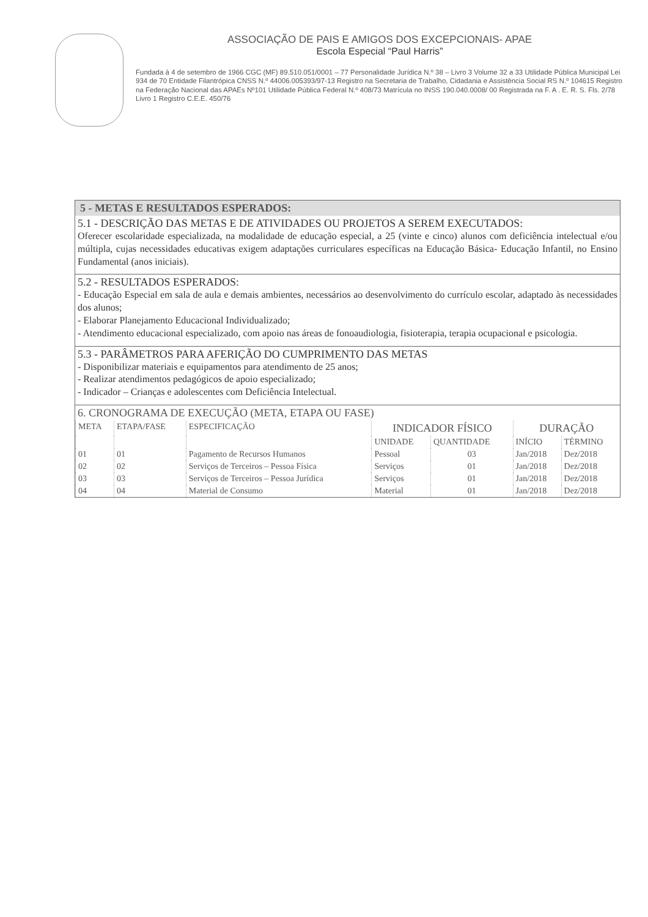ASSOCIAÇÃO DE PAIS E AMIGOS DOS EXCEPCIONAIS- APAE
Escola Especial “Paul Harris”
Fundada à 4 de setembro de 1966 CGC (MF) 89.510.051/0001 – 77 Personalidade Jurídica N.º 38 – Livro 3 Volume 32 a 33 Utilidade Pública Municipal Lei 934 de 70 Entidade Filantrópica CNSS N.º 44006.005393/97-13 Registro na Secretaria de Trabalho, Cidadania e Assistência Social RS N.º 104615 Registro na Federação Nacional das APAEs Nº101 Utilidade Pública Federal N.º 408/73 Matrícula no INSS 190.040.0008/ 00 Registrada na F. A . E. R. S. Fls. 2/78 Livro 1 Registro C.E.E. 450/76
5 - METAS E RESULTADOS ESPERADOS:
5.1 - DESCRIÇÃO DAS METAS E DE ATIVIDADES OU PROJETOS A SEREM EXECUTADOS:
Oferecer escolaridade especializada, na modalidade de educação especial, a 25 (vinte e cinco) alunos com deficiência intelectual e/ou múltipla, cujas necessidades educativas exigem adaptações curriculares específicas na Educação Básica- Educação Infantil, no Ensino Fundamental (anos iniciais).
5.2 - RESULTADOS ESPERADOS:
- Educação Especial em sala de aula e demais ambientes, necessários ao desenvolvimento do currículo escolar, adaptado às necessidades dos alunos;
- Elaborar Planejamento Educacional Individualizado;
- Atendimento educacional especializado, com apoio nas áreas de fonoaudiologia, fisioterapia, terapia ocupacional e psicologia.
5.3 - PARÂMETROS PARA AFERIÇÃO DO CUMPRIMENTO DAS METAS
- Disponibilizar materiais e equipamentos para atendimento de 25 anos;
- Realizar atendimentos pedagógicos de apoio especializado;
- Indicador – Crianças e adolescentes com Deficiência Intelectual.
6. CRONOGRAMA DE EXECUÇÃO (META, ETAPA OU FASE)
| META | ETAPA/FASE | ESPECIFICAÇÃO | INDICADOR FÍSICO | | DURAÇÃO | |
| --- | --- | --- | --- | --- | --- | --- |
| | | | UNIDADE | QUANTIDADE | INÍCIO | TÉRMINO |
| 01 | 01 | Pagamento de Recursos Humanos | Pessoal | 03 | Jan/2018 | Dez/2018 |
| 02 | 02 | Serviços de Terceiros – Pessoa Física | Serviços | 01 | Jan/2018 | Dez/2018 |
| 03 | 03 | Serviços de Terceiros – Pessoa Jurídica | Serviços | 01 | Jan/2018 | Dez/2018 |
| 04 | 04 | Material de Consumo | Material | 01 | Jan/2018 | Dez/2018 |